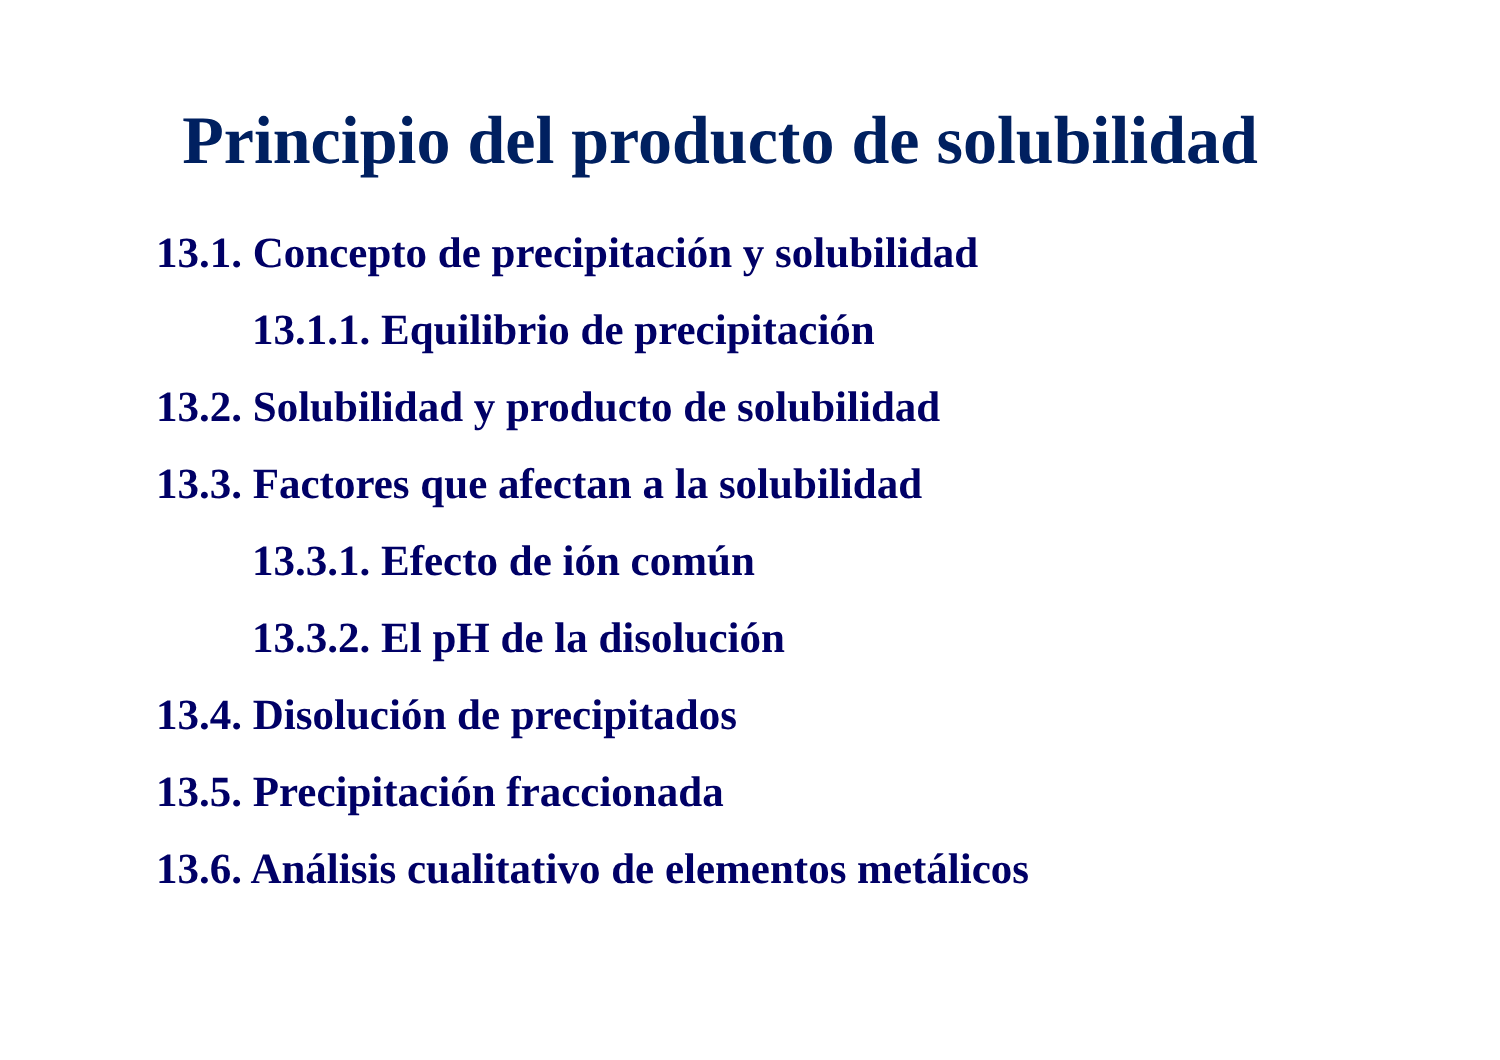Principio del producto de solubilidad
13.1. Concepto de precipitación y solubilidad
13.1.1. Equilibrio de precipitación
13.2. Solubilidad y producto de solubilidad
13.3. Factores que afectan a la solubilidad
13.3.1. Efecto de ión común
13.3.2. El pH de la disolución
13.4. Disolución de precipitados
13.5. Precipitación fraccionada
13.6. Análisis cualitativo de elementos metálicos